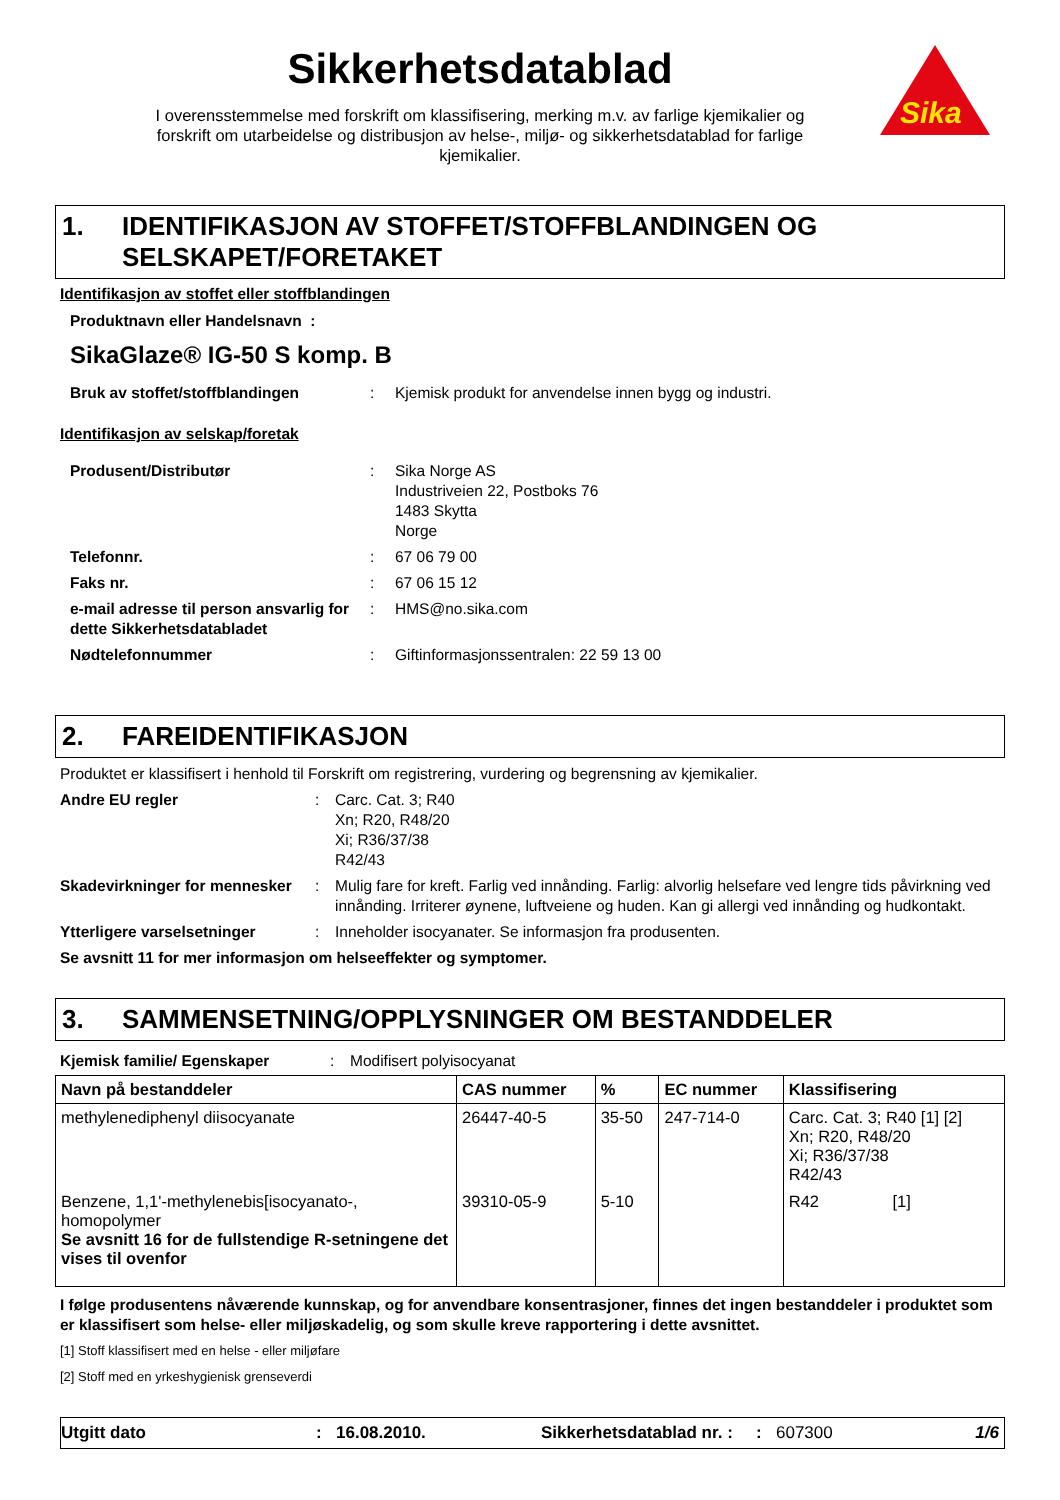Sikkerhetsdatablad
I overensstemmelse med forskrift om klassifisering, merking m.v. av farlige kjemikalier og
forskrift om utarbeidelse og distribusjon av helse-, miljø- og sikkerhetsdatablad for farlige
kjemikalier.
Sika
1. IDENTIFIKASJON AV STOFFET/STOFFBLANDINGEN OG
SELSKAPET/FORETAKET
Identifikasjon av stoffet eller stoffblandingen
Produktnavn eller Handelsnavn :
SikaGlaze® IG-50 S komp. B
Bruk av stoffet/stoffblandingen : Kjemisk produkt for anvendelse innen bygg og industri.
Identifikasjon av selskap/foretak
Produsent/Distributør : Sika Norge AS
Industriveien 22, Postboks 76
1483 Skytta
Norge
Telefonnr. : 67 06 79 00
Faks nr. : 67 06 15 12
e-mail adresse til person ansvarlig for dette Sikkerhetsdatabladet
: HMS@no.sika.com
Nødtelefonnummer : Giftinformasjonssentralen: 22 59 13 00
2. FAREIDENTIFIKASJON
Produktet er klassifisert i henhold til Forskrift om registrering, vurdering og begrensning av kjemikalier.
Andre EU regler : Carc. Cat. 3; R40
Xn; R20, R48/20
Xi; R36/37/38
R42/43
Skadevirkninger for mennesker
: Mulig fare for kreft. Farlig ved innånding. Farlig: alvorlig helsefare ved lengre tids påvirkning ved innånding. Irriterer øynene, luftveiene og huden. Kan gi allergi ved innånding og hudkontakt.
Ytterligere varselsetninger : Inneholder isocyanater. Se informasjon fra produsenten.
Se avsnitt 11 for mer informasjon om helseeffekter og symptomer.
3. SAMMENSETNING/OPPLYSNINGER OM BESTANDDELER
Kjemisk familie/ Egenskaper : Modifisert polyisocyanat
| Navn på bestanddeler | CAS nummer | % | EC nummer | Klassifisering |
| --- | --- | --- | --- | --- |
| methylenediphenyl diisocyanate | 26447-40-5 | 35-50 | 247-714-0 | Carc. Cat. 3; R40 [1] [2] Xn; R20, R48/20 Xi; R36/37/38 R42/43 |
| Benzene, 1,1'-methylenebis[isocyanato-, homopolymer Se avsnitt 16 for de fullstendige R-setningene det vises til ovenfor | 39310-05-9 | 5-10 | | R42 [1] |
I følge produsentens nåværende kunnskap, og for anvendbare konsentrasjoner, finnes det ingen bestanddeler i produktet som er klassifisert som helse- eller miljøskadelig, og som skulle kreve rapportering i dette avsnittet.
[1] Stoff klassifisert med en helse - eller miljøfare
[2] Stoff med en yrkeshygienisk grenseverdi
Utgitt dato: 16.08.2010. Sikkerhetsdatablad nr. :: 607300 1/6